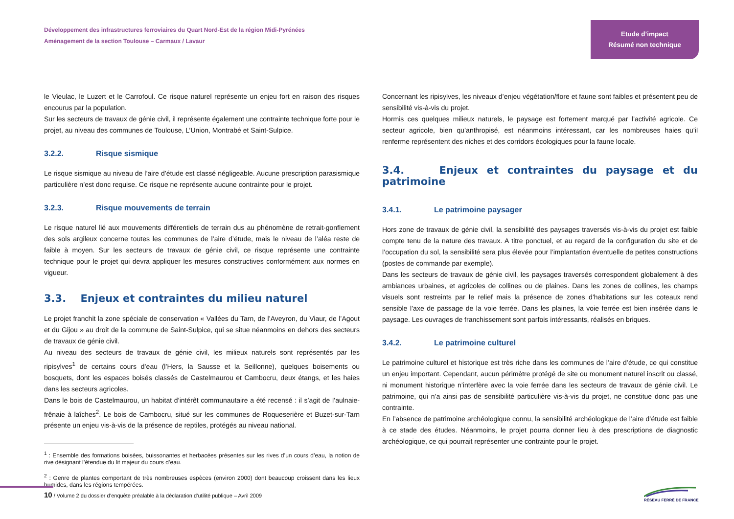Développement des infrastructures ferroviaires du Quart Nord-Est de la région Midi-Pyrénées
Aménagement de la section Toulouse – Carmaux / Lavaur
Etude d’impact
Résumé non technique
le Vieulac, le Luzert et le Carrofoul. Ce risque naturel représente un enjeu fort en raison des risques encourus par la population.
Sur les secteurs de travaux de génie civil, il représente également une contrainte technique forte pour le projet, au niveau des communes de Toulouse, L’Union, Montrabé et Saint-Sulpice.
3.2.2. Risque sismique
Le risque sismique au niveau de l’aire d’étude est classé négligeable. Aucune prescription parasismique particulière n’est donc requise. Ce risque ne représente aucune contrainte pour le projet.
3.2.3. Risque mouvements de terrain
Le risque naturel lié aux mouvements différentiels de terrain dus au phénomène de retrait-gonflement des sols argileux concerne toutes les communes de l’aire d’étude, mais le niveau de l’aléa reste de faible à moyen. Sur les secteurs de travaux de génie civil, ce risque représente une contrainte technique pour le projet qui devra appliquer les mesures constructives conformément aux normes en vigueur.
3.3. Enjeux et contraintes du milieu naturel
Le projet franchit la zone spéciale de conservation « Vallées du Tarn, de l’Aveyron, du Viaur, de l’Agout et du Gijou » au droit de la commune de Saint-Sulpice, qui se situe néanmoins en dehors des secteurs de travaux de génie civil.
Au niveau des secteurs de travaux de génie civil, les milieux naturels sont représentés par les ripisylves<sup>1</sup> de certains cours d’eau (l’Hers, la Sausse et la Seillonne), quelques boisements ou bosquets, dont les espaces boisés classés de Castelmaurou et Cambocru, deux étangs, et les haies dans les secteurs agricoles.
Dans le bois de Castelmaurou, un habitat d’intérêt communautaire a été recensé : il s’agit de l’aulnaie-frênaie à laîches<sup>2</sup>. Le bois de Cambocru, situé sur les communes de Roqueserière et Buzet-sur-Tarn présente un enjeu vis-à-vis de la présence de reptiles, protégés au niveau national.
<sup>1</sup> : Ensemble des formations boisées, buissonantes et herbacées présentes sur les rives d’un cours d’eau, la notion de rive désignant l’étendue du lit majeur du cours d’eau.
<sup>2</sup> : Genre de plantes comportant de très nombreuses espèces (environ 2000) dont beaucoup croissent dans les lieux humides, dans les régions tempérées.
Concernant les ripisylves, les niveaux d’enjeu végétation/flore et faune sont faibles et présentent peu de sensibilité vis-à-vis du projet.
Hormis ces quelques milieux naturels, le paysage est fortement marqué par l’activité agricole. Ce secteur agricole, bien qu’anthropisé, est néanmoins intéressant, car les nombreuses haies qu’il renferme représentent des niches et des corridors écologiques pour la faune locale.
3.4. Enjeux et contraintes du paysage et du patrimoine
3.4.1. Le patrimoine paysager
Hors zone de travaux de génie civil, la sensibilité des paysages traversés vis-à-vis du projet est faible compte tenu de la nature des travaux. A titre ponctuel, et au regard de la configuration du site et de l’occupation du sol, la sensibilité sera plus élevée pour l’implantation éventuelle de petites constructions (postes de commande par exemple).
Dans les secteurs de travaux de génie civil, les paysages traversés correspondent globalement à des ambiances urbaines, et agricoles de collines ou de plaines. Dans les zones de collines, les champs visuels sont restreints par le relief mais la présence de zones d’habitations sur les coteaux rend sensible l’axe de passage de la voie ferrée. Dans les plaines, la voie ferrée est bien insérée dans le paysage. Les ouvrages de franchissement sont parfois intéressants, réalisés en briques.
3.4.2. Le patrimoine culturel
Le patrimoine culturel et historique est très riche dans les communes de l’aire d’étude, ce qui constitue un enjeu important. Cependant, aucun périmètre protégé de site ou monument naturel inscrit ou classé, ni monument historique n’interfère avec la voie ferrée dans les secteurs de travaux de génie civil. Le patrimoine, qui n’a ainsi pas de sensibilité particulière vis-à-vis du projet, ne constitue donc pas une contrainte.
En l’absence de patrimoine archéologique connu, la sensibilité archéologique de l’aire d’étude est faible à ce stade des études. Néanmoins, le projet pourra donner lieu à des prescriptions de diagnostic archéologique, ce qui pourrait représenter une contrainte pour le projet.
10 / Volume 2 du dossier d’enquête préalable à la déclaration d’utilité publique – Avril 2009
RÉSEAU FERRÉ DE FRANCE